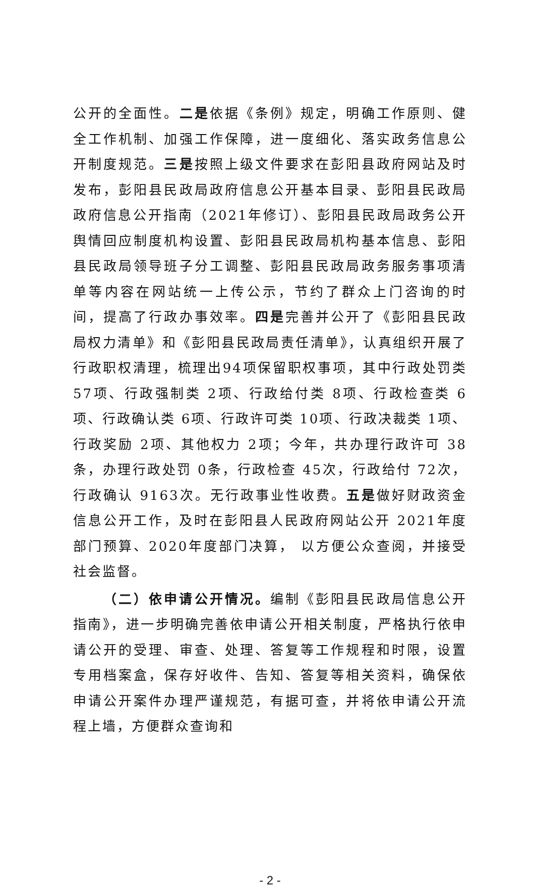公开的全面性。二是依据《条例》规定，明确工作原则、健全工作机制、加强工作保障，进一度细化、落实政务信息公开制度规范。三是按照上级文件要求在彭阳县政府网站及时发布，彭阳县民政局政府信息公开基本目录、彭阳县民政局政府信息公开指南（2021年修订）、彭阳县民政局政务公开舆情回应制度机构设置、彭阳县民政局机构基本信息、彭阳县民政局领导班子分工调整、彭阳县民政局政务服务事项清单等内容在网站统一上传公示，节约了群众上门咨询的时间，提高了行政办事效率。四是完善并公开了《彭阳县民政局权力清单》和《彭阳县民政局责任清单》，认真组织开展了行政职权清理，梳理出94项保留职权事项，其中行政处罚类 57项、行政强制类 2项、行政给付类 8项、行政检查类 6项、行政确认类 6项、行政许可类 10项、行政决裁类 1项、行政奖励 2项、其他权力 2项；今年，共办理行政许可 38条，办理行政处罚 0条，行政检查 45次，行政给付 72次，行政确认 9163次。无行政事业性收费。五是做好财政资金信息公开工作，及时在彭阳县人民政府网站公开 2021年度部门预算、2020年度部门决算， 以方便公众查阅，并接受社会监督。
（二）依申请公开情况。编制《彭阳县民政局信息公开指南》，进一步明确完善依申请公开相关制度，严格执行依申请公开的受理、审查、处理、答复等工作规程和时限，设置专用档案盒，保存好收件、告知、答复等相关资料，确保依申请公开案件办理严谨规范，有据可查，并将依申请公开流程上墙，方便群众查询和
- 2 -